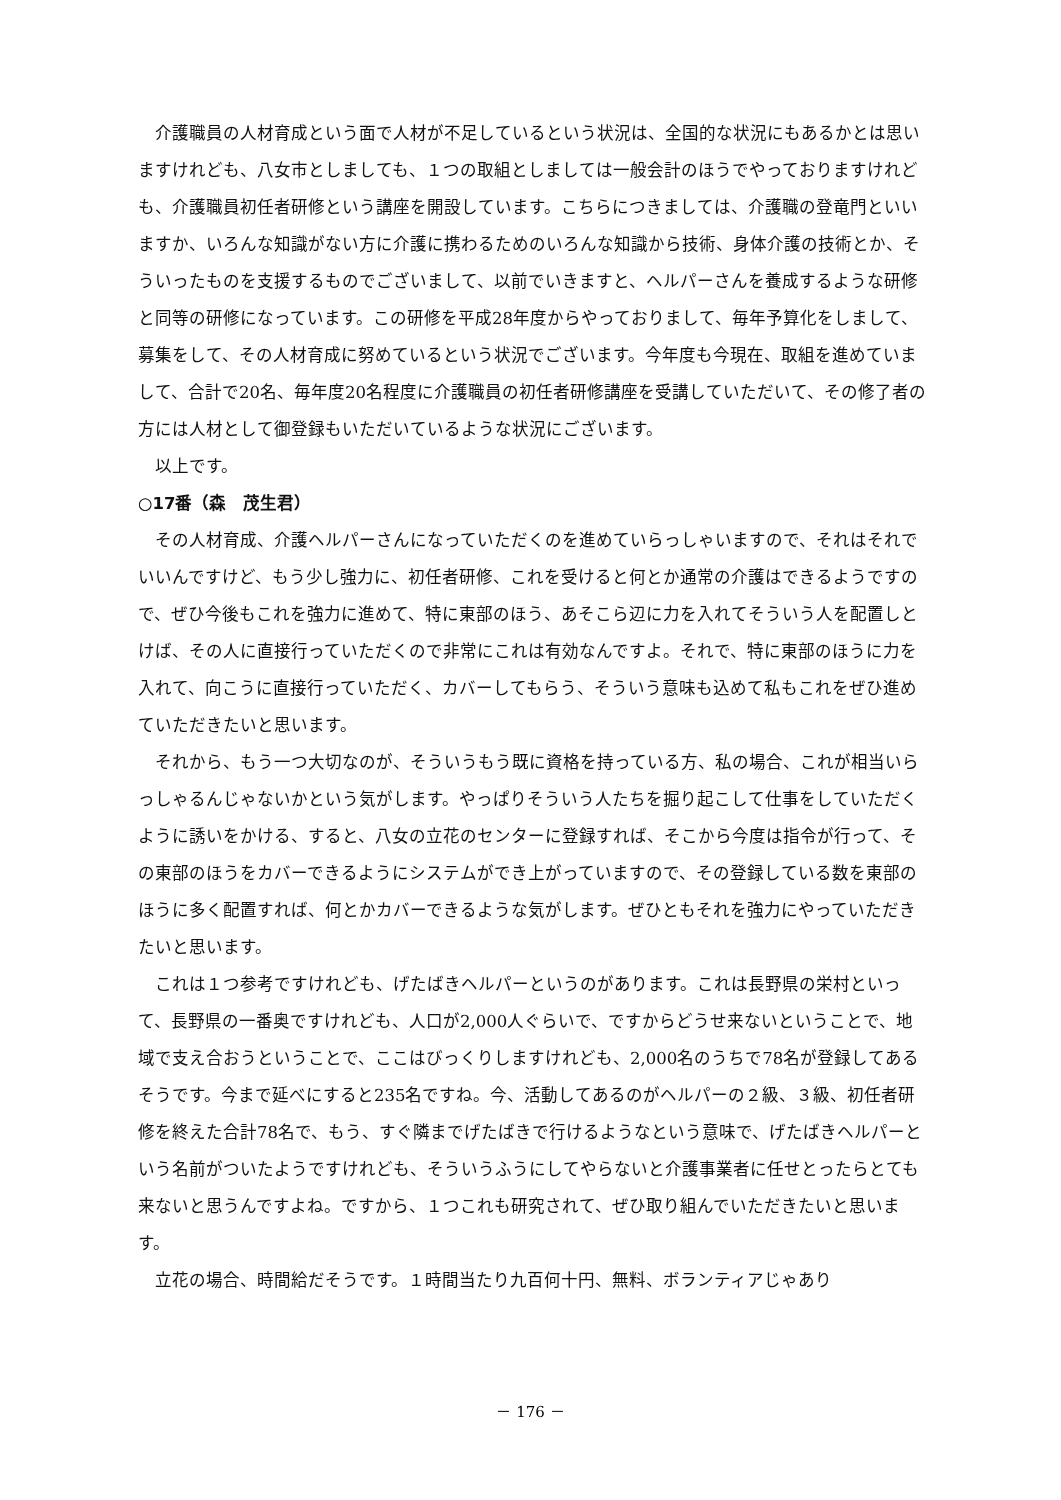介護職員の人材育成という面で人材が不足しているという状況は、全国的な状況にもあるかとは思いますけれども、八女市としましても、１つの取組としましては一般会計のほうでやっておりますけれども、介護職員初任者研修という講座を開設しています。こちらにつきましては、介護職の登竜門といいますか、いろんな知識がない方に介護に携わるためのいろんな知識から技術、身体介護の技術とか、そういったものを支援するものでございまして、以前でいきますと、ヘルパーさんを養成するような研修と同等の研修になっています。この研修を平成28年度からやっておりまして、毎年予算化をしまして、募集をして、その人材育成に努めているという状況でございます。今年度も今現在、取組を進めていまして、合計で20名、毎年度20名程度に介護職員の初任者研修講座を受講していただいて、その修了者の方には人材として御登録もいただいているような状況にございます。
以上です。
○17番（森　茂生君）
その人材育成、介護ヘルパーさんになっていただくのを進めていらっしゃいますので、それはそれでいいんですけど、もう少し強力に、初任者研修、これを受けると何とか通常の介護はできるようですので、ぜひ今後もこれを強力に進めて、特に東部のほう、あそこら辺に力を入れてそういう人を配置しとけば、その人に直接行っていただくので非常にこれは有効なんですよ。それで、特に東部のほうに力を入れて、向こうに直接行っていただく、カバーしてもらう、そういう意味も込めて私もこれをぜひ進めていただきたいと思います。
それから、もう一つ大切なのが、そういうもう既に資格を持っている方、私の場合、これが相当いらっしゃるんじゃないかという気がします。やっぱりそういう人たちを掘り起こして仕事をしていただくように誘いをかける、すると、八女の立花のセンターに登録すれば、そこから今度は指令が行って、その東部のほうをカバーできるようにシステムができ上がっていますので、その登録している数を東部のほうに多く配置すれば、何とかカバーできるような気がします。ぜひともそれを強力にやっていただきたいと思います。
これは１つ参考ですけれども、げたばきヘルパーというのがあります。これは長野県の栄村といって、長野県の一番奥ですけれども、人口が2,000人ぐらいで、ですからどうせ来ないということで、地域で支え合おうということで、ここはびっくりしますけれども、2,000名のうちで78名が登録してあるそうです。今まで延べにすると235名ですね。今、活動してあるのがヘルパーの２級、３級、初任者研修を終えた合計78名で、もう、すぐ隣までげたばきで行けるようなという意味で、げたばきヘルパーという名前がついたようですけれども、そういうふうにしてやらないと介護事業者に任せとったらとても来ないと思うんですよね。ですから、１つこれも研究されて、ぜひ取り組んでいただきたいと思います。
立花の場合、時間給だそうです。１時間当たり九百何十円、無料、ボランティアじゃあり
－ 176 －